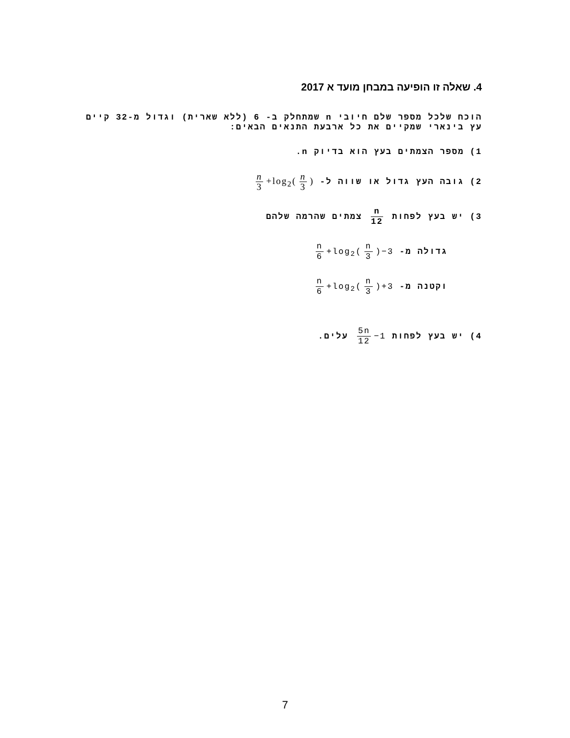4. שאלה זו הופיעה במבחן מועד א 2017
הוכח שלכל מספר שלם חיובי n שמתחלק ב- 6 (ללא שארית) וגדול מ-32 קיים עץ בינארי שמקיים את כל ארבעת התנאים הבאים:
1) מספר הצמתים בעץ הוא בדיוק n.
2) גובה העץ גדול או שווה ל- n 3 +log<sub>2</sub>(n 3)
3) יש בעץ לפחות n 12 צמתים שהרמה שלהם
גדולה מ- n 6 +log<sub>2</sub>(n 3)−3
וקטנה מ- n 6 +log<sub>2</sub>(n 3)+3
4) יש בעץ לפחות 5n 12 −1 עלים.
7